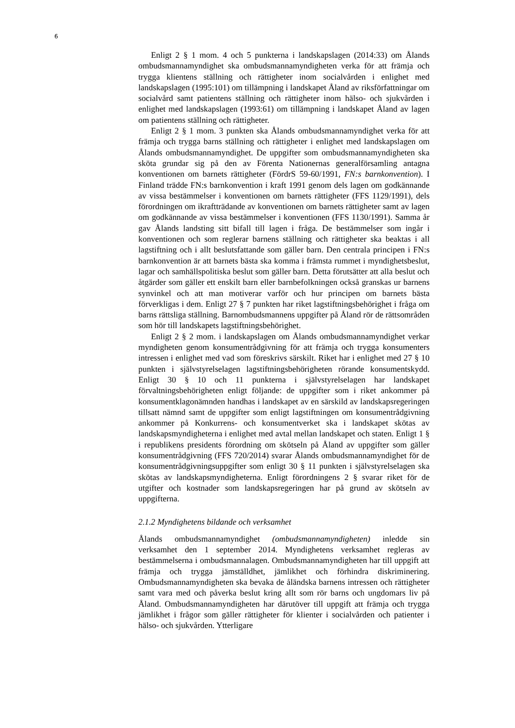6
Enligt 2 § 1 mom. 4 och 5 punkterna i landskapslagen (2014:33) om Ålands ombudsmannamyndighet ska ombudsmannamyndigheten verka för att främja och trygga klientens ställning och rättigheter inom socialvården i enlighet med landskapslagen (1995:101) om tillämpning i landskapet Åland av riksförfattningar om socialvård samt patientens ställning och rättigheter inom hälso- och sjukvården i enlighet med landskapslagen (1993:61) om tillämpning i landskapet Åland av lagen om patientens ställning och rättigheter.
Enligt 2 § 1 mom. 3 punkten ska Ålands ombudsmannamyndighet verka för att främja och trygga barns ställning och rättigheter i enlighet med landskapslagen om Ålands ombudsmannamyndighet. De uppgifter som ombudsmannamyndigheten ska sköta grundar sig på den av Förenta Nationernas generalförsamling antagna konventionen om barnets rättigheter (FördrS 59-60/1991, FN:s barnkonvention). I Finland trädde FN:s barnkonvention i kraft 1991 genom dels lagen om godkännande av vissa bestämmelser i konventionen om barnets rättigheter (FFS 1129/1991), dels förordningen om ikraftträdande av konventionen om barnets rättigheter samt av lagen om godkännande av vissa bestämmelser i konventionen (FFS 1130/1991). Samma år gav Ålands landsting sitt bifall till lagen i fråga. De bestämmelser som ingår i konventionen och som reglerar barnens ställning och rättigheter ska beaktas i all lagstiftning och i allt beslutsfattande som gäller barn. Den centrala principen i FN:s barnkonvention är att barnets bästa ska komma i främsta rummet i myndighetsbeslut, lagar och samhällspolitiska beslut som gäller barn. Detta förutsätter att alla beslut och åtgärder som gäller ett enskilt barn eller barnbefolkningen också granskas ur barnens synvinkel och att man motiverar varför och hur principen om barnets bästa förverkligas i dem. Enligt 27 § 7 punkten har riket lagstiftningsbehörighet i fråga om barns rättsliga ställning. Barnombudsmannens uppgifter på Åland rör de rättsområden som hör till landskapets lagstiftningsbehörighet.
Enligt 2 § 2 mom. i landskapslagen om Ålands ombudsmannamyndighet verkar myndigheten genom konsumentrådgivning för att främja och trygga konsumenters intressen i enlighet med vad som föreskrivs särskilt. Riket har i enlighet med 27 § 10 punkten i självstyrelselagen lagstiftningsbehörigheten rörande konsumentskydd. Enligt 30 § 10 och 11 punkterna i självstyrelselagen har landskapet förvaltningsbehörigheten enligt följande: de uppgifter som i riket ankommer på konsumentklagonämnden handhas i landskapet av en särskild av landskapsregeringen tillsatt nämnd samt de uppgifter som enligt lagstiftningen om konsumentrådgivning ankommer på Konkurrens- och konsumentverket ska i landskapet skötas av landskapsmyndigheterna i enlighet med avtal mellan landskapet och staten. Enligt 1 § i republikens presidents förordning om skötseln på Åland av uppgifter som gäller konsumentrådgivning (FFS 720/2014) svarar Ålands ombudsmannamyndighet för de konsumentrådgivningsuppgifter som enligt 30 § 11 punkten i självstyrelselagen ska skötas av landskapsmyndigheterna. Enligt förordningens 2 § svarar riket för de utgifter och kostnader som landskapsregeringen har på grund av skötseln av uppgifterna.
2.1.2 Myndighetens bildande och verksamhet
Ålands ombudsmannamyndighet (ombudsmannamyndigheten) inledde sin verksamhet den 1 september 2014. Myndighetens verksamhet regleras av bestämmelserna i ombudsmannalagen. Ombudsmannamyndigheten har till uppgift att främja och trygga jämställdhet, jämlikhet och förhindra diskriminering. Ombudsmannamyndigheten ska bevaka de åländska barnens intressen och rättigheter samt vara med och påverka beslut kring allt som rör barns och ungdomars liv på Åland. Ombudsmannamyndigheten har därutöver till uppgift att främja och trygga jämlikhet i frågor som gäller rättigheter för klienter i socialvården och patienter i hälso- och sjukvården. Ytterligare